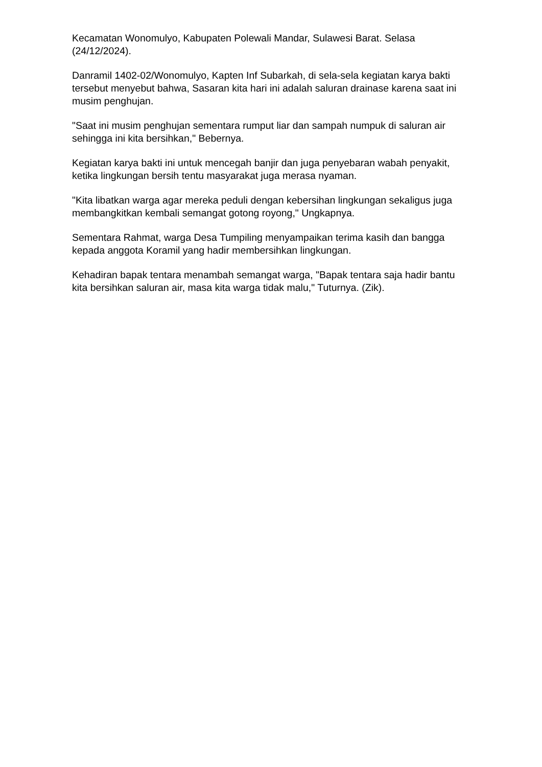Kecamatan Wonomulyo, Kabupaten Polewali Mandar, Sulawesi Barat. Selasa (24/12/2024).
Danramil 1402-02/Wonomulyo, Kapten Inf Subarkah, di sela-sela kegiatan karya bakti tersebut menyebut bahwa, Sasaran kita hari ini adalah saluran drainase karena saat ini musim penghujan.
"Saat ini musim penghujan sementara rumput liar dan sampah numpuk di saluran air sehingga ini kita bersihkan," Bebernya.
Kegiatan karya bakti ini untuk mencegah banjir dan juga penyebaran wabah penyakit, ketika lingkungan bersih tentu masyarakat juga merasa nyaman.
"Kita libatkan warga agar mereka peduli dengan kebersihan lingkungan sekaligus juga membangkitkan kembali semangat gotong royong," Ungkapnya.
Sementara Rahmat, warga Desa Tumpiling menyampaikan terima kasih dan bangga kepada anggota Koramil yang hadir membersihkan lingkungan.
Kehadiran bapak tentara menambah semangat warga, "Bapak tentara saja hadir bantu kita bersihkan saluran air, masa kita warga tidak malu," Tuturnya. (Zik).